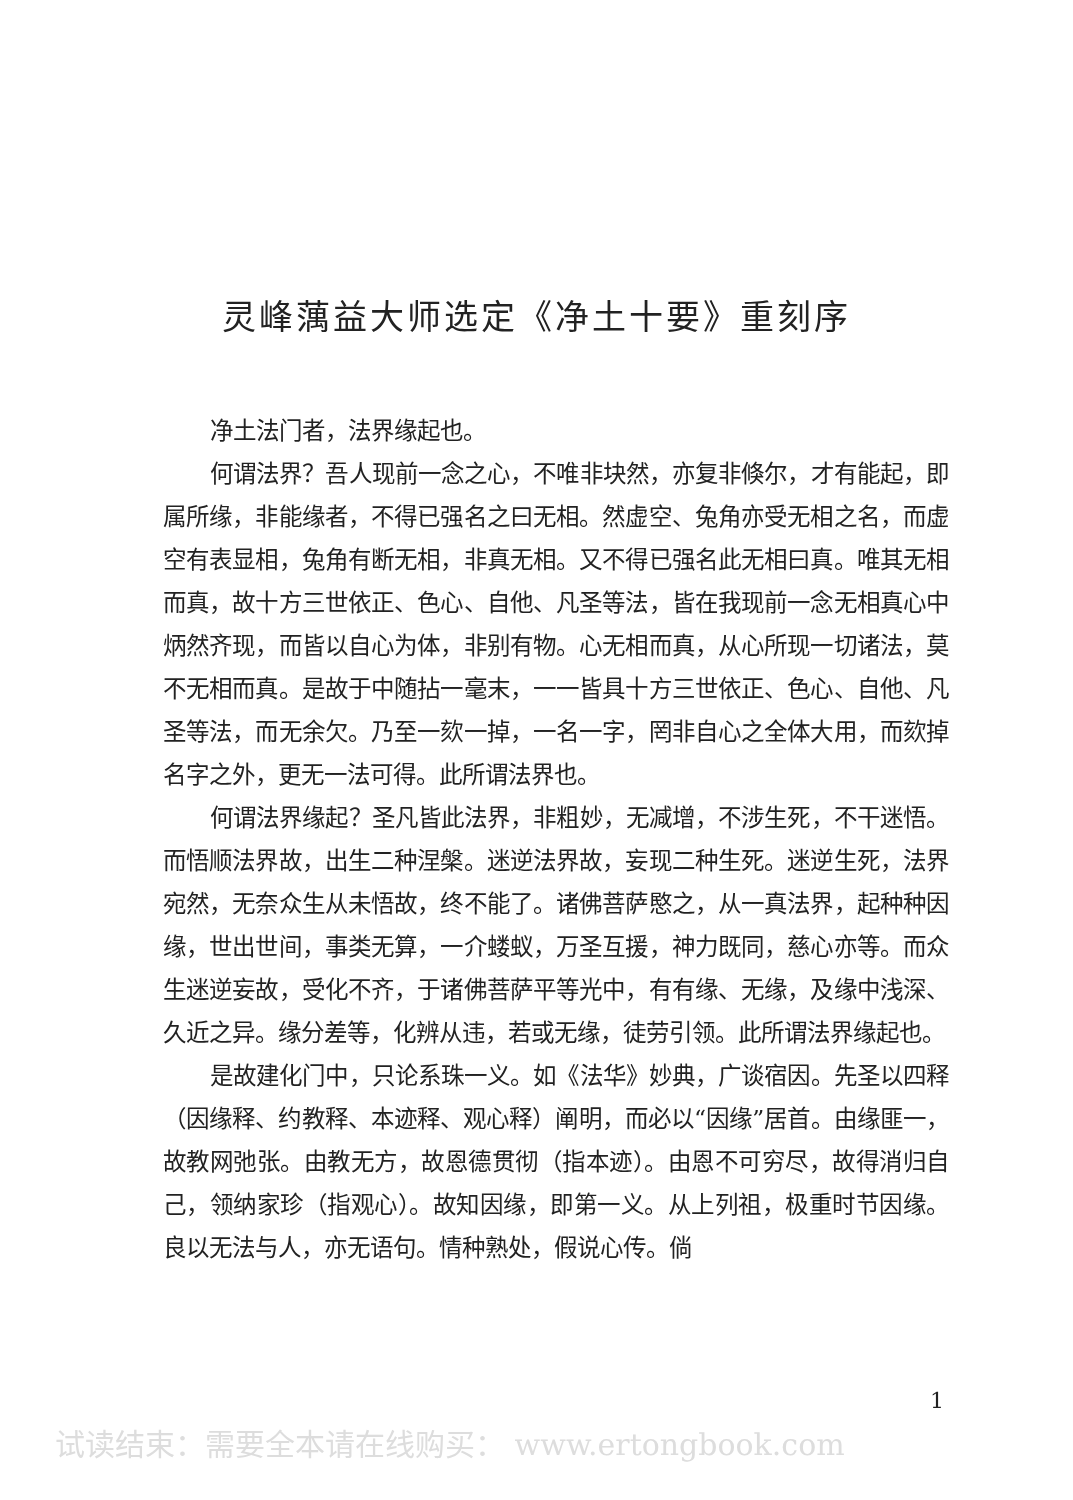灵峰蕅益大师选定《净土十要》重刻序
净土法门者，法界缘起也。
何谓法界？吾人现前一念之心，不唯非块然，亦复非倏尔，才有能起，即属所缘，非能缘者，不得已强名之曰无相。然虚空、兔角亦受无相之名，而虚空有表显相，兔角有断无相，非真无相。又不得已强名此无相曰真。唯其无相而真，故十方三世依正、色心、自他、凡圣等法，皆在我现前一念无相真心中炳然齐现，而皆以自心为体，非别有物。心无相而真，从心所现一切诸法，莫不无相而真。是故于中随拈一毫末，一一皆具十方三世依正、色心、自他、凡圣等法，而无余欠。乃至一欬一掉，一名一字，罔非自心之全体大用，而欬掉名字之外，更无一法可得。此所谓法界也。
何谓法界缘起？圣凡皆此法界，非粗妙，无减增，不涉生死，不干迷悟。而悟顺法界故，出生二种涅槃。迷逆法界故，妄现二种生死。迷逆生死，法界宛然，无奈众生从未悟故，终不能了。诸佛菩萨愍之，从一真法界，起种种因缘，世出世间，事类无算，一介蝼蚁，万圣互援，神力既同，慈心亦等。而众生迷逆妄故，受化不齐，于诸佛菩萨平等光中，有有缘、无缘，及缘中浅深、久近之异。缘分差等，化辨从违，若或无缘，徒劳引领。此所谓法界缘起也。
是故建化门中，只论系珠一义。如《法华》妙典，广谈宿因。先圣以四释（因缘释、约教释、本迹释、观心释）阐明，而必以“因缘”居首。由缘匪一，故教网弛张。由教无方，故恩德贯彻（指本迹）。由恩不可穷尽，故得消归自己，领纳家珍（指观心）。故知因缘，即第一义。从上列祖，极重时节因缘。良以无法与人，亦无语句。情种熟处，假说心传。倘
1
试读结束：需要全本请在线购买： www.ertongbook.com